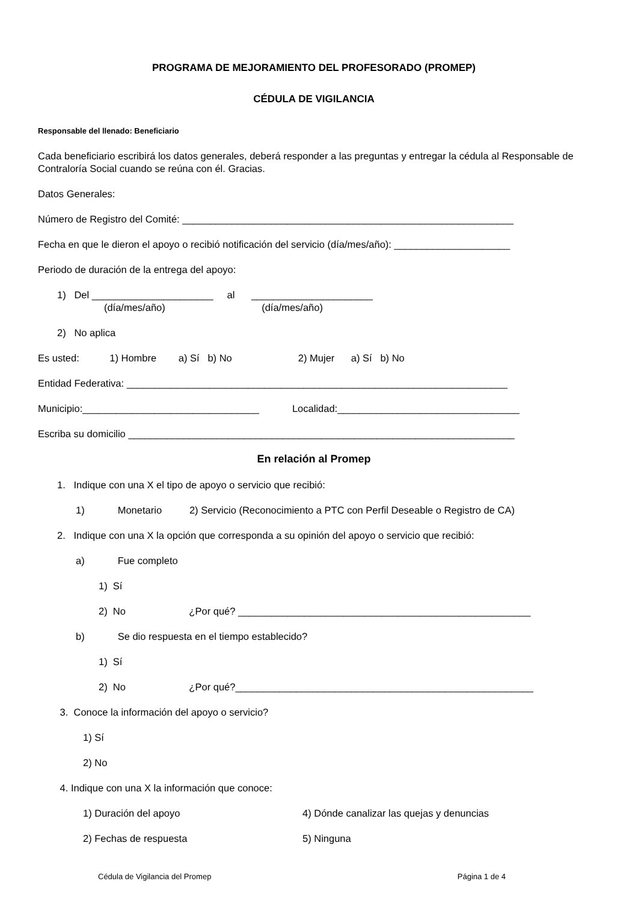PROGRAMA DE MEJORAMIENTO DEL PROFESORADO (PROMEP)
CÉDULA DE VIGILANCIA
Responsable del llenado: Beneficiario
Cada beneficiario escribirá los datos generales, deberá responder a las preguntas y entregar la cédula al Responsable de Contraloría Social cuando se reúna con él. Gracias.
Datos Generales:
Número de Registro del Comité: ____________________________________________________________
Fecha en que le dieron el apoyo o recibió notificación del servicio (día/mes/año): _____________________
Periodo de duración de la entrega del apoyo:
1) Del ______________________ al ______________________
(día/mes/año) (día/mes/año)
2) No aplica
Es usted: 1) Hombre a) Sí b) No 2) Mujer a) Sí b) No
Entidad Federativa: _____________________________________________________________________
Municipio:________________________________ Localidad:_________________________________
Escriba su domicilio ______________________________________________________________________
En relación al Promep
1. Indique con una X el tipo de apoyo o servicio que recibió:
1) Monetario 2) Servicio (Reconocimiento a PTC con Perfil Deseable o Registro de CA)
2. Indique con una X la opción que corresponda a su opinión del apoyo o servicio que recibió:
a) Fue completo
1) Sí
2) No ¿Por qué? _____________________________________________________
b) Se dio respuesta en el tiempo establecido?
1) Sí
2) No ¿Por qué?______________________________________________________
3. Conoce la información del apoyo o servicio?
1) Sí
2) No
4. Indique con una X la información que conoce:
1) Duración del apoyo 4) Dónde canalizar las quejas y denuncias
2) Fechas de respuesta 5) Ninguna
Cédula de Vigilancia del Promep Página 1 de 4